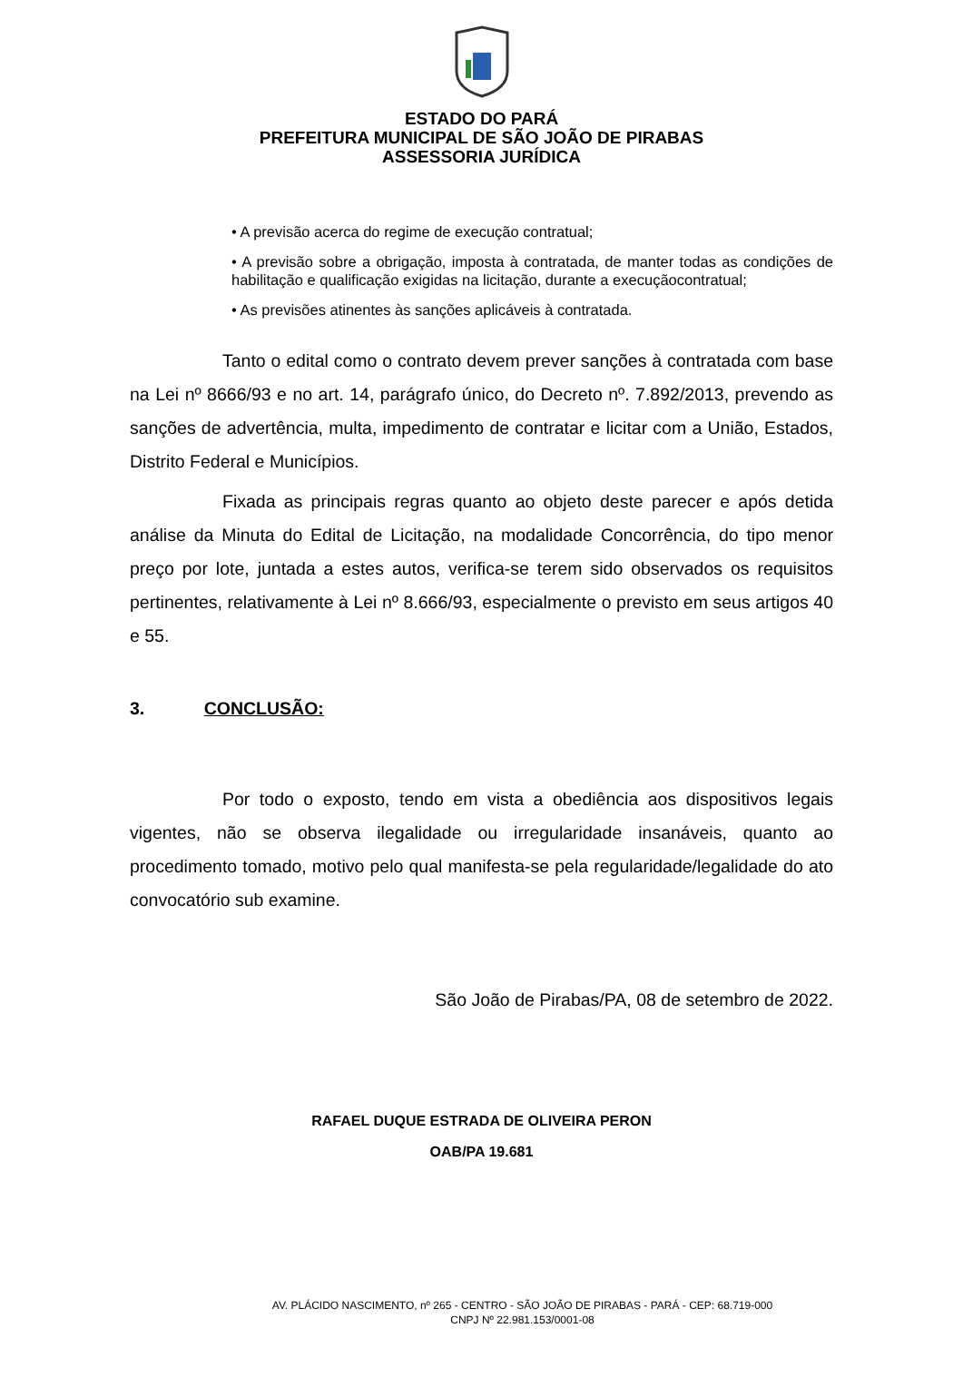ESTADO DO PARÁ
PREFEITURA MUNICIPAL DE SÃO JOÃO DE PIRABAS
ASSESSORIA JURÍDICA
• A previsão acerca do regime de execução contratual;
• A previsão sobre a obrigação, imposta à contratada, de manter todas as condições de habilitação e qualificação exigidas na licitação, durante a execuçãocontratual;
• As previsões atinentes às sanções aplicáveis à contratada.
Tanto o edital como o contrato devem prever sanções à contratada com base na Lei nº 8666/93 e no art. 14, parágrafo único, do Decreto nº. 7.892/2013, prevendo as sanções de advertência, multa, impedimento de contratar e licitar com a União, Estados, Distrito Federal e Municípios.
Fixada as principais regras quanto ao objeto deste parecer e após detida análise da Minuta do Edital de Licitação, na modalidade Concorrência, do tipo menor preço por lote, juntada a estes autos, verifica-se terem sido observados os requisitos pertinentes, relativamente à Lei nº 8.666/93, especialmente o previsto em seus artigos 40 e 55.
3. CONCLUSÃO:
Por todo o exposto, tendo em vista a obediência aos dispositivos legais vigentes, não se observa ilegalidade ou irregularidade insanáveis, quanto ao procedimento tomado, motivo pelo qual manifesta-se pela regularidade/legalidade do ato convocatório sub examine.
São João de Pirabas/PA, 08 de setembro de 2022.
RAFAEL DUQUE ESTRADA DE OLIVEIRA PERON
OAB/PA 19.681
AV. PLÁCIDO NASCIMENTO, nº 265 - CENTRO - SÃO JOÃO DE PIRABAS - PARÁ - CEP: 68.719-000
CNPJ Nº 22.981.153/0001-08